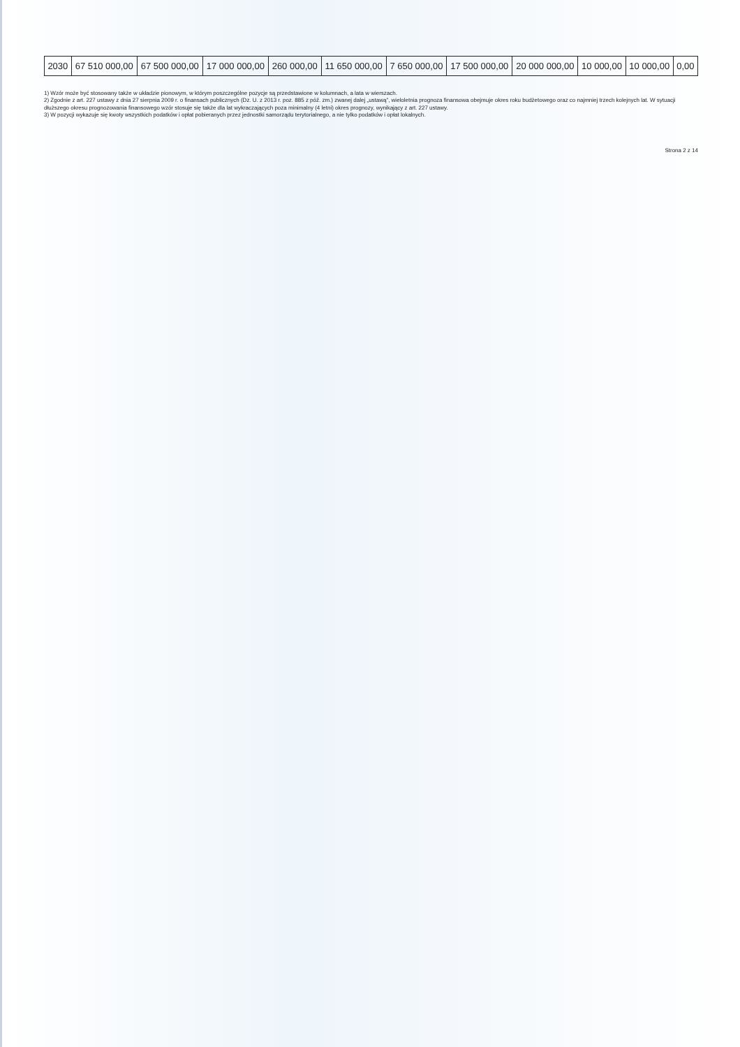| 2030 | 67 510 000,00 | 67 500 000,00 | 17 000 000,00 | 260 000,00 | 11 650 000,00 | 7 650 000,00 | 17 500 000,00 | 20 000 000,00 | 10 000,00 | 10 000,00 | 0,00 |
1) Wzór może być stosowany także w układzie pionowym, w którym poszczególne pozycje są przedstawione w kolumnach, a lata w wierszach.
2) Zgodnie z art. 227 ustawy z dnia 27 sierpnia 2009 r. o finansach publicznych (Dz. U. z 2013 r. poz. 885 z póź. zm.) zwanej dalej „ustawą”, wieloletnia prognoza finansowa obejmuje okres roku budżetowego oraz co najmniej trzech kolejnych lat. W sytuacji dłuższego okresu prognozowania finansowego wzór stosuje się także dla lat wykraczających poza minimalny (4 letni) okres prognozy, wynikający z art. 227 ustawy.
3) W pozycji wykazuje się kwoty wszystkich podatków i opłat pobieranych przez jednostki samorządu terytorialnego, a nie tylko podatków i opłat lokalnych.
Strona 2 z 14